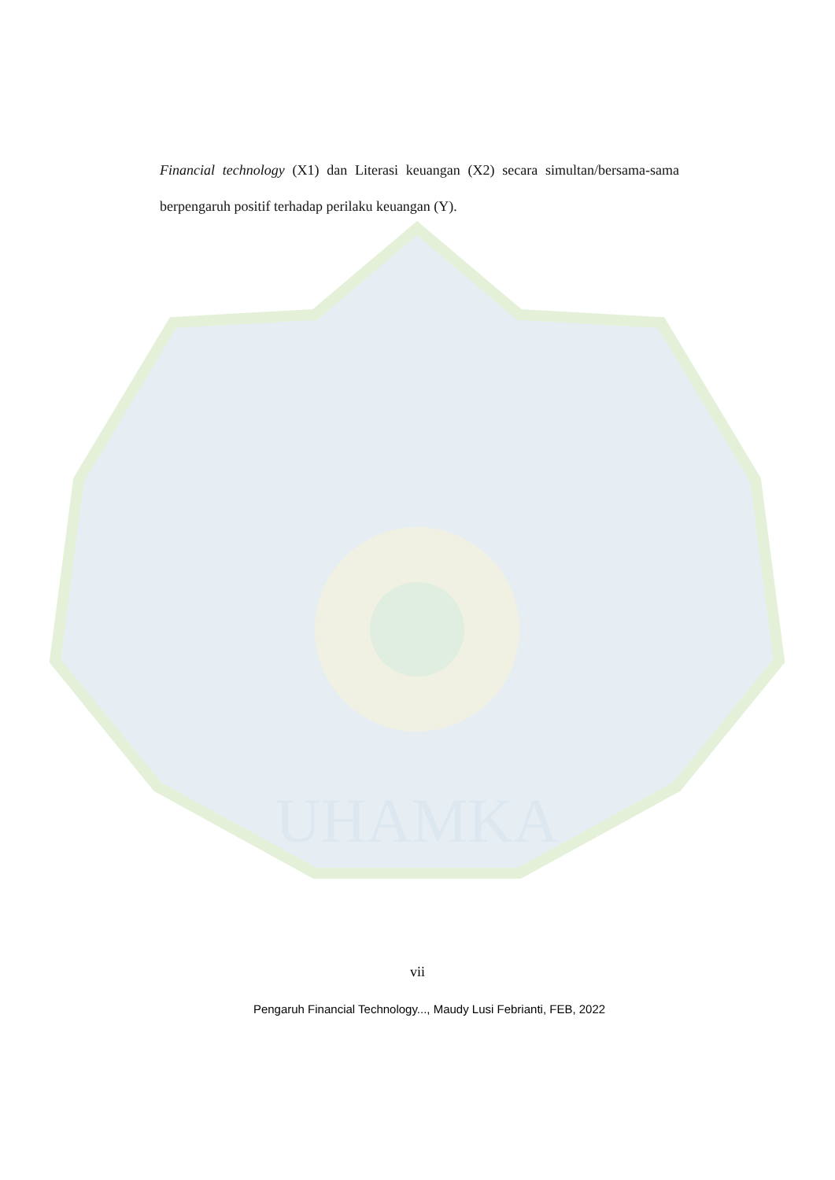UHAMKA
Financial technology (X1) dan Literasi keuangan (X2) secara simultan/bersama-sama berpengaruh positif terhadap perilaku keuangan (Y).
vii
Pengaruh Financial Technology..., Maudy Lusi Febrianti, FEB, 2022